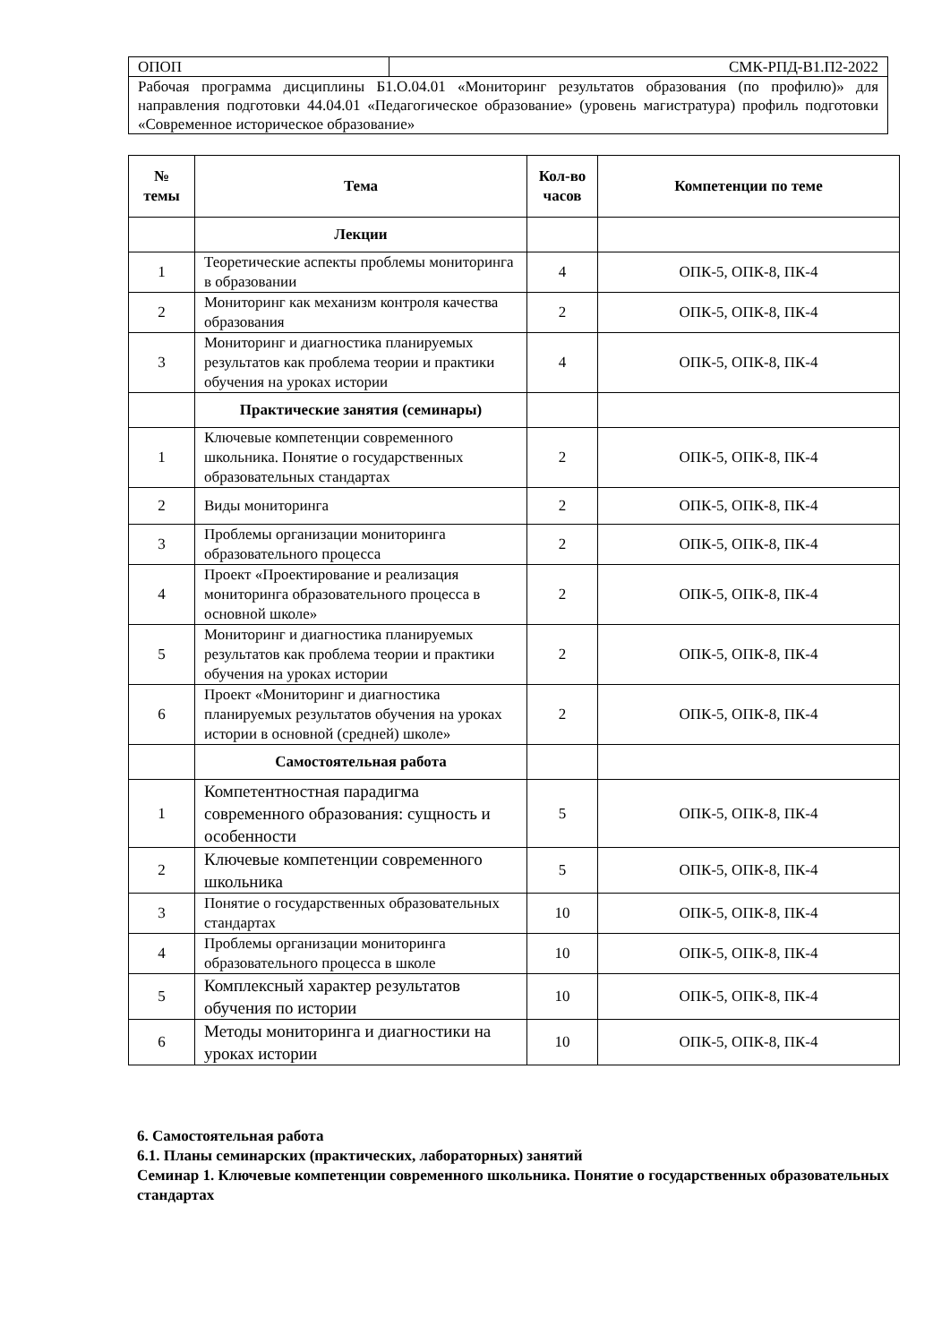| ОПОП | СМК-РПД-В1.П2-2022 |
| Рабочая программа дисциплины Б1.О.04.01 «Мониторинг результатов образования (по профилю)» для направления подготовки 44.04.01 «Педагогическое образование» (уровень магистратура) профиль подготовки «Современное историческое образование» | |
| № темы | Тема | Кол-во часов | Компетенции по теме |
| --- | --- | --- | --- |
| | Лекции | | |
| 1 | Теоретические аспекты проблемы мониторинга в образовании | 4 | ОПК-5, ОПК-8, ПК-4 |
| 2 | Мониторинг как механизм контроля качества образования | 2 | ОПК-5, ОПК-8, ПК-4 |
| 3 | Мониторинг и диагностика планируемых результатов как проблема теории и практики обучения на уроках истории | 4 | ОПК-5, ОПК-8, ПК-4 |
| | Практические занятия (семинары) | | |
| 1 | Ключевые компетенции современного школьника. Понятие о государственных образовательных стандартах | 2 | ОПК-5, ОПК-8, ПК-4 |
| 2 | Виды мониторинга | 2 | ОПК-5, ОПК-8, ПК-4 |
| 3 | Проблемы организации мониторинга образовательного процесса | 2 | ОПК-5, ОПК-8, ПК-4 |
| 4 | Проект «Проектирование и реализация мониторинга образовательного процесса в основной школе» | 2 | ОПК-5, ОПК-8, ПК-4 |
| 5 | Мониторинг и диагностика планируемых результатов как проблема теории и практики обучения на уроках истории | 2 | ОПК-5, ОПК-8, ПК-4 |
| 6 | Проект «Мониторинг и диагностика планируемых результатов обучения на уроках истории в основной (средней) школе» | 2 | ОПК-5, ОПК-8, ПК-4 |
| | Самостоятельная работа | | |
| 1 | Компетентностная парадигма современного образования: сущность и особенности | 5 | ОПК-5, ОПК-8, ПК-4 |
| 2 | Ключевые компетенции современного школьника | 5 | ОПК-5, ОПК-8, ПК-4 |
| 3 | Понятие о государственных образовательных стандартах | 10 | ОПК-5, ОПК-8, ПК-4 |
| 4 | Проблемы организации мониторинга образовательного процесса в школе | 10 | ОПК-5, ОПК-8, ПК-4 |
| 5 | Комплексный характер результатов обучения по истории | 10 | ОПК-5, ОПК-8, ПК-4 |
| 6 | Методы мониторинга и диагностики на уроках истории | 10 | ОПК-5, ОПК-8, ПК-4 |
6. Самостоятельная работа
6.1. Планы семинарских (практических, лабораторных) занятий
Семинар 1. Ключевые компетенции современного школьника. Понятие о государственных образовательных стандартах